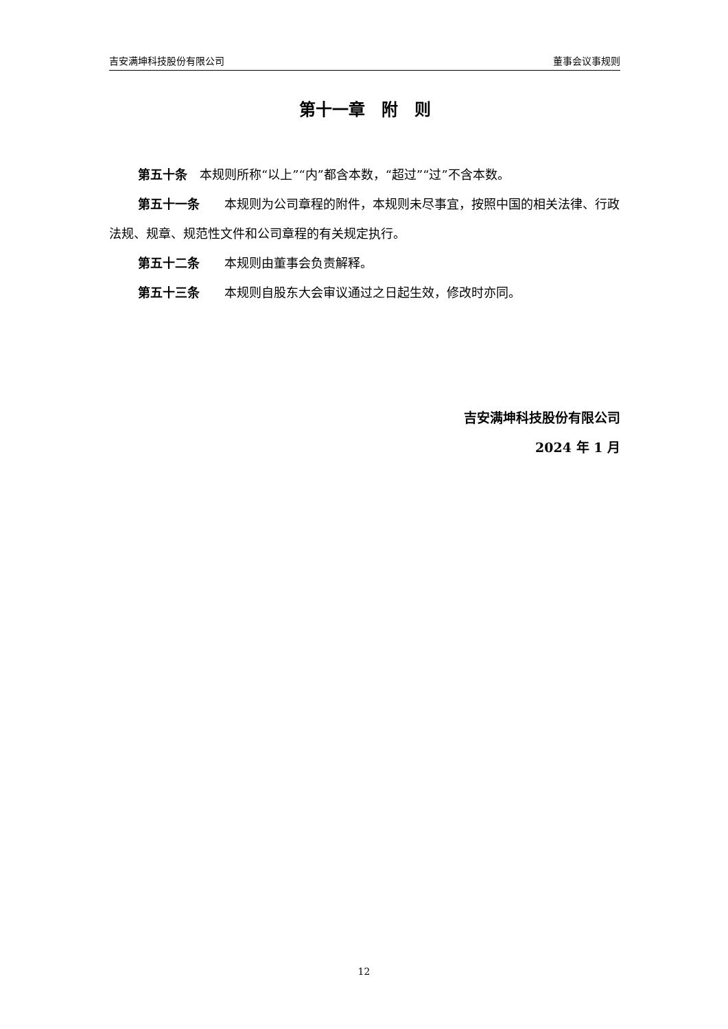吉安满坤科技股份有限公司 董事会议事规则
第十一章　附　则
第五十条　本规则所称“以上”“内”都含本数，“超过”“过”不含本数。
第五十一条　　本规则为公司章程的附件，本规则未尽事宜，按照中国的相关法律、行政法规、规章、规范性文件和公司章程的有关规定执行。
第五十二条　　本规则由董事会负责解释。
第五十三条　　本规则自股东大会审议通过之日起生效，修改时亦同。
吉安满坤科技股份有限公司
2024 年 1 月
12